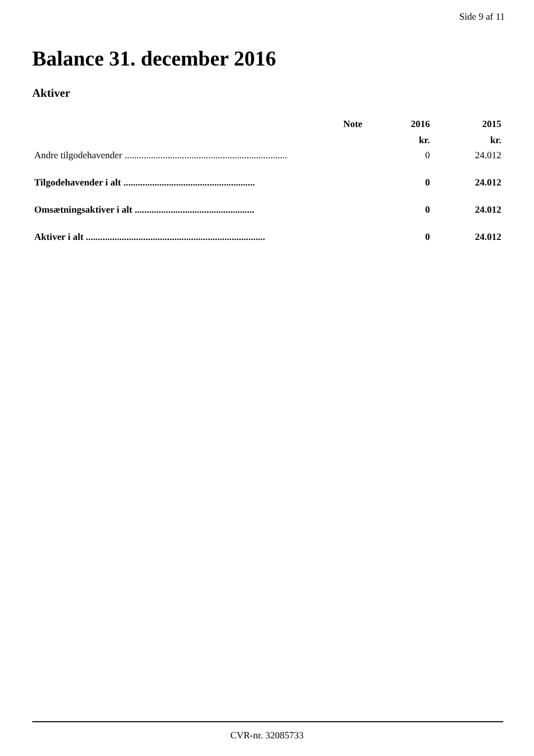Side 9 af 11
Balance 31. december 2016
Aktiver
| | Note | 2016 | 2015 |
| --- | --- | --- | --- |
| | | kr. | kr. |
| Andre tilgodehavender .................................................................... | | 0 | 24.012 |
| Tilgodehavender i alt ....................................................... | | 0 | 24.012 |
| Omsætningsaktiver i alt .................................................. | | 0 | 24.012 |
| Aktiver i alt ........................................................................... | | 0 | 24.012 |
CVR-nr. 32085733